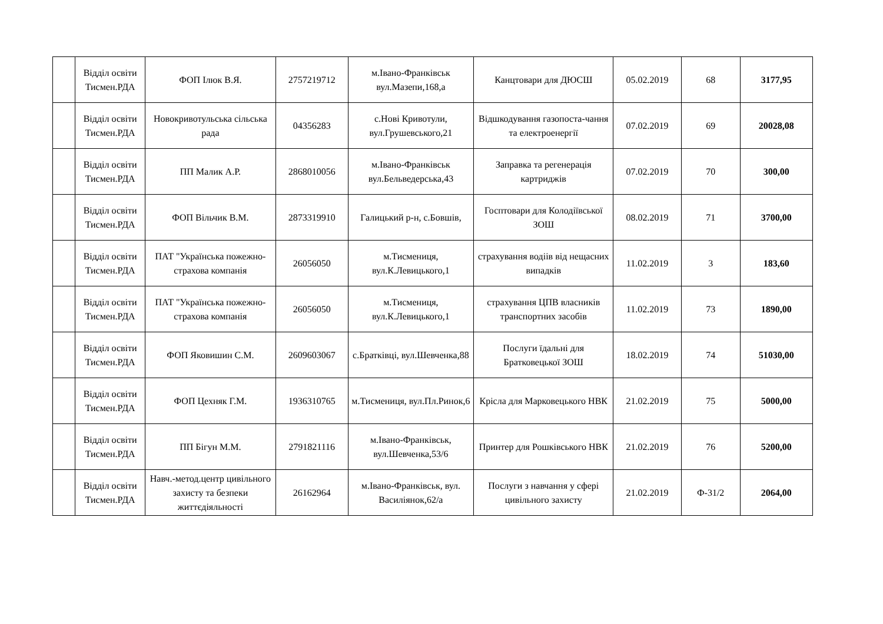| | Відділ освіти Тисмен.РДА | ФОП Ілюк В.Я. | 2757219712 | м.Івано-Франківськ вул.Мазепи,168,а | Канцтовари для ДЮСШ | 05.02.2019 | 68 | 3177,95 |
| | Відділ освіти Тисмен.РДА | Новокривотульська сільська рада | 04356283 | с.Нові Кривотули, вул.Грушевського,21 | Відшкодування газопоста-чання та електроенергії | 07.02.2019 | 69 | 20028,08 |
| | Відділ освіти Тисмен.РДА | ПП Малик А.Р. | 2868010056 | м.Івано-Франківськ вул.Бельведерська,43 | Заправка та регенерація картриджів | 07.02.2019 | 70 | 300,00 |
| | Відділ освіти Тисмен.РДА | ФОП Вільчик В.М. | 2873319910 | Галицький р-н, с.Бовшів, | Госптовари для Колодіївської ЗОШ | 08.02.2019 | 71 | 3700,00 |
| | Відділ освіти Тисмен.РДА | ПАТ "Українська пожежно-страхова компанія | 26056050 | м.Тисмениця, вул.К.Левицького,1 | страхування водіів від нещасних випадків | 11.02.2019 | 3 | 183,60 |
| | Відділ освіти Тисмен.РДА | ПАТ "Українська пожежно-страхова компанія | 26056050 | м.Тисмениця, вул.К.Левицького,1 | страхування ЦПВ власників транспортних засобів | 11.02.2019 | 73 | 1890,00 |
| | Відділ освіти Тисмен.РДА | ФОП Яковишин С.М. | 2609603067 | с.Братківці, вул.Шевченка,88 | Послуги їдальні для Братковецької ЗОШ | 18.02.2019 | 74 | 51030,00 |
| | Відділ освіти Тисмен.РДА | ФОП Цехняк Г.М. | 1936310765 | м.Тисмениця, вул.Пл.Ринок,6 | Крісла для Марковецького НВК | 21.02.2019 | 75 | 5000,00 |
| | Відділ освіти Тисмен.РДА | ПП Бігун М.М. | 2791821116 | м.Івано-Франківськ, вул.Шевченка,53/6 | Принтер для Рошківського НВК | 21.02.2019 | 76 | 5200,00 |
| | Відділ освіти Тисмен.РДА | Навч.-метод.центр цивільного захисту та безпеки життєдіяльності | 26162964 | м.Івано-Франківськ, вул. Василіянок,62/а | Послуги з навчання у сфері цивільного захисту | 21.02.2019 | Ф-31/2 | 2064,00 |